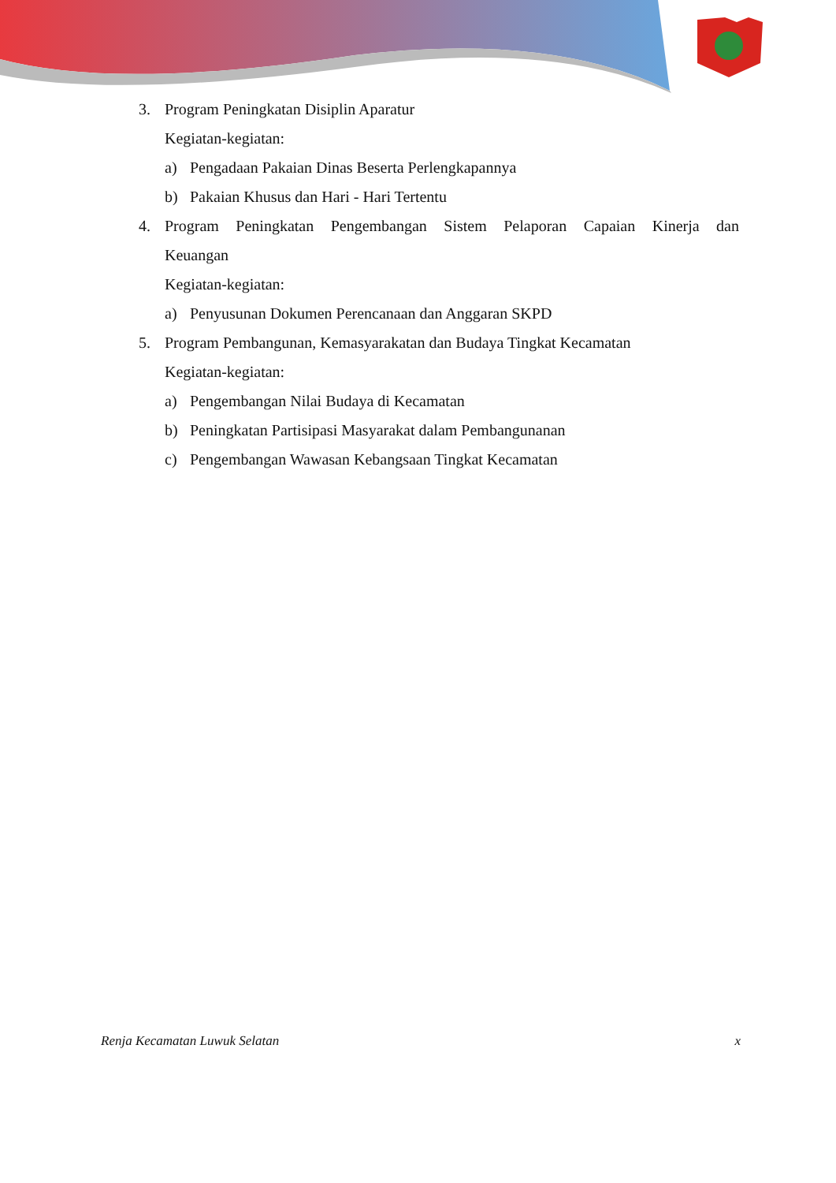3. Program Peningkatan Disiplin Aparatur
Kegiatan-kegiatan:
a) Pengadaan Pakaian Dinas Beserta Perlengkapannya
b) Pakaian Khusus dan Hari - Hari Tertentu
4. Program Peningkatan Pengembangan Sistem Pelaporan Capaian Kinerja dan
Keuangan
Kegiatan-kegiatan:
a) Penyusunan Dokumen Perencanaan dan Anggaran SKPD
5. Program Pembangunan, Kemasyarakatan dan Budaya Tingkat Kecamatan
Kegiatan-kegiatan:
a) Pengembangan Nilai Budaya di Kecamatan
b) Peningkatan Partisipasi Masyarakat dalam Pembangunanan
c) Pengembangan Wawasan Kebangsaan Tingkat Kecamatan
Renja Kecamatan Luwuk Selatan x